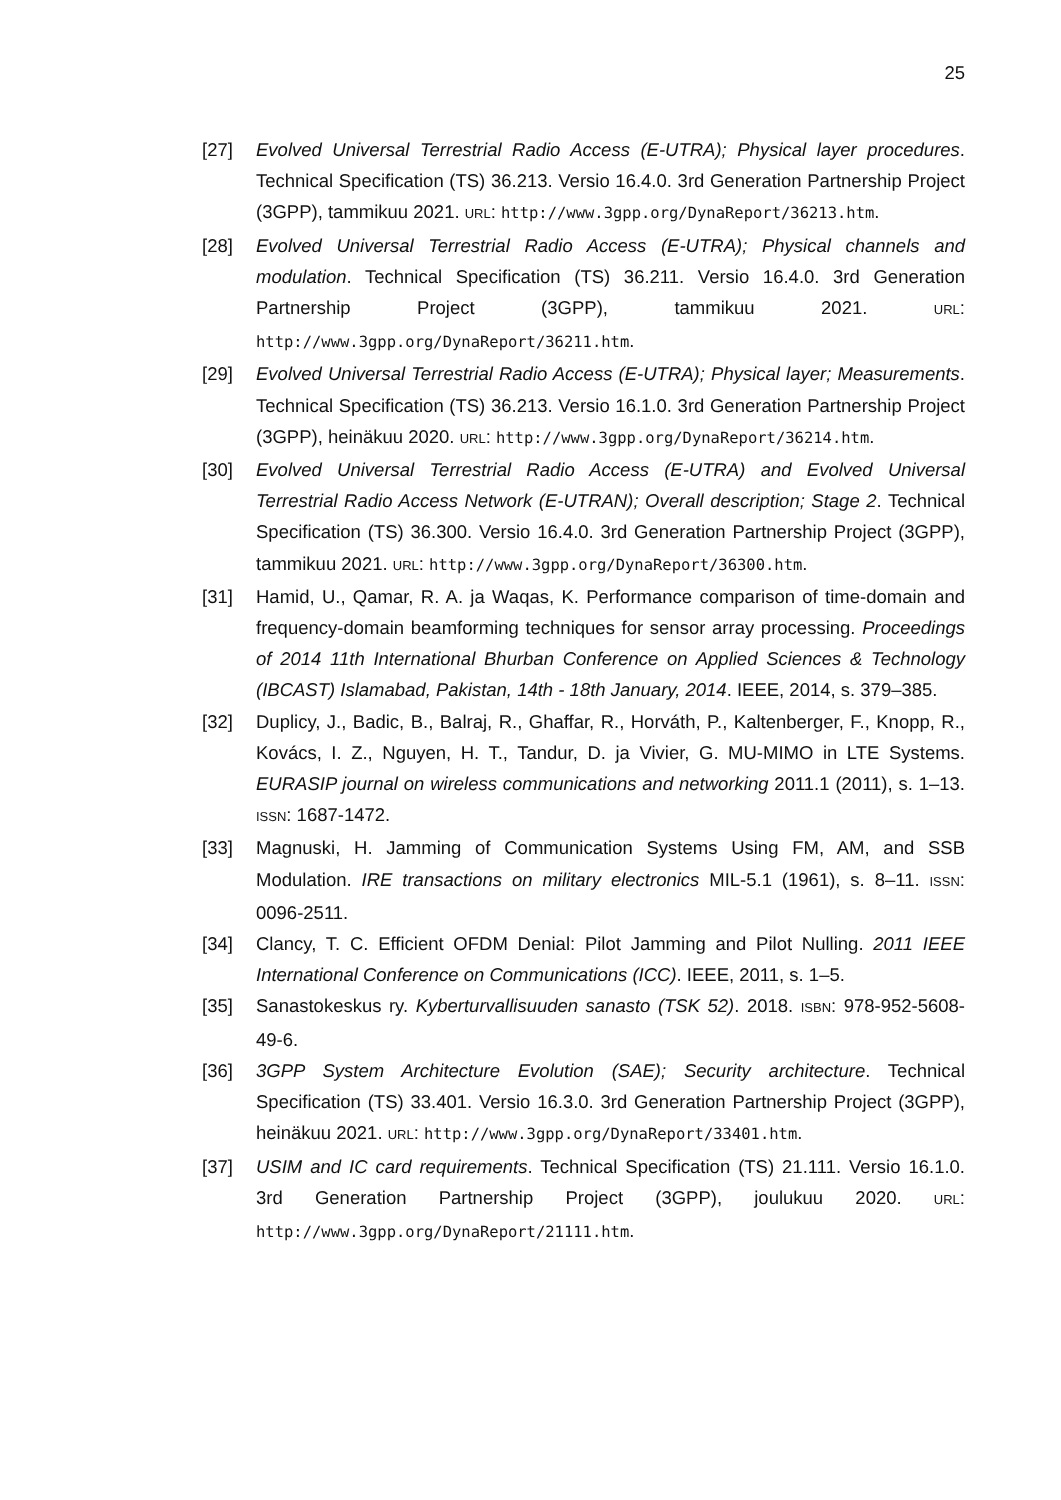25
[27] Evolved Universal Terrestrial Radio Access (E-UTRA); Physical layer procedures. Technical Specification (TS) 36.213. Versio 16.4.0. 3rd Generation Partnership Project (3GPP), tammikuu 2021. URL: http://www.3gpp.org/DynaReport/36213.htm.
[28] Evolved Universal Terrestrial Radio Access (E-UTRA); Physical channels and modulation. Technical Specification (TS) 36.211. Versio 16.4.0. 3rd Generation Partnership Project (3GPP), tammikuu 2021. URL: http://www.3gpp.org/DynaReport/36211.htm.
[29] Evolved Universal Terrestrial Radio Access (E-UTRA); Physical layer; Measurements. Technical Specification (TS) 36.213. Versio 16.1.0. 3rd Generation Partnership Project (3GPP), heinäkuu 2020. URL: http://www.3gpp.org/DynaReport/36214.htm.
[30] Evolved Universal Terrestrial Radio Access (E-UTRA) and Evolved Universal Terrestrial Radio Access Network (E-UTRAN); Overall description; Stage 2. Technical Specification (TS) 36.300. Versio 16.4.0. 3rd Generation Partnership Project (3GPP), tammikuu 2021. URL: http://www.3gpp.org/DynaReport/36300.htm.
[31] Hamid, U., Qamar, R. A. ja Waqas, K. Performance comparison of time-domain and frequency-domain beamforming techniques for sensor array processing. Proceedings of 2014 11th International Bhurban Conference on Applied Sciences & Technology (IBCAST) Islamabad, Pakistan, 14th - 18th January, 2014. IEEE, 2014, s. 379–385.
[32] Duplicy, J., Badic, B., Balraj, R., Ghaffar, R., Horváth, P., Kaltenberger, F., Knopp, R., Kovács, I. Z., Nguyen, H. T., Tandur, D. ja Vivier, G. MU-MIMO in LTE Systems. EURASIP journal on wireless communications and networking 2011.1 (2011), s. 1–13. ISSN: 1687-1472.
[33] Magnuski, H. Jamming of Communication Systems Using FM, AM, and SSB Modulation. IRE transactions on military electronics MIL-5.1 (1961), s. 8–11. ISSN: 0096-2511.
[34] Clancy, T. C. Efficient OFDM Denial: Pilot Jamming and Pilot Nulling. 2011 IEEE International Conference on Communications (ICC). IEEE, 2011, s. 1–5.
[35] Sanastokeskus ry. Kyberturvallisuuden sanasto (TSK 52). 2018. ISBN: 978-952-5608-49-6.
[36] 3GPP System Architecture Evolution (SAE); Security architecture. Technical Specification (TS) 33.401. Versio 16.3.0. 3rd Generation Partnership Project (3GPP), heinäkuu 2021. URL: http://www.3gpp.org/DynaReport/33401.htm.
[37] USIM and IC card requirements. Technical Specification (TS) 21.111. Versio 16.1.0. 3rd Generation Partnership Project (3GPP), joulukuu 2020. URL: http://www.3gpp.org/DynaReport/21111.htm.